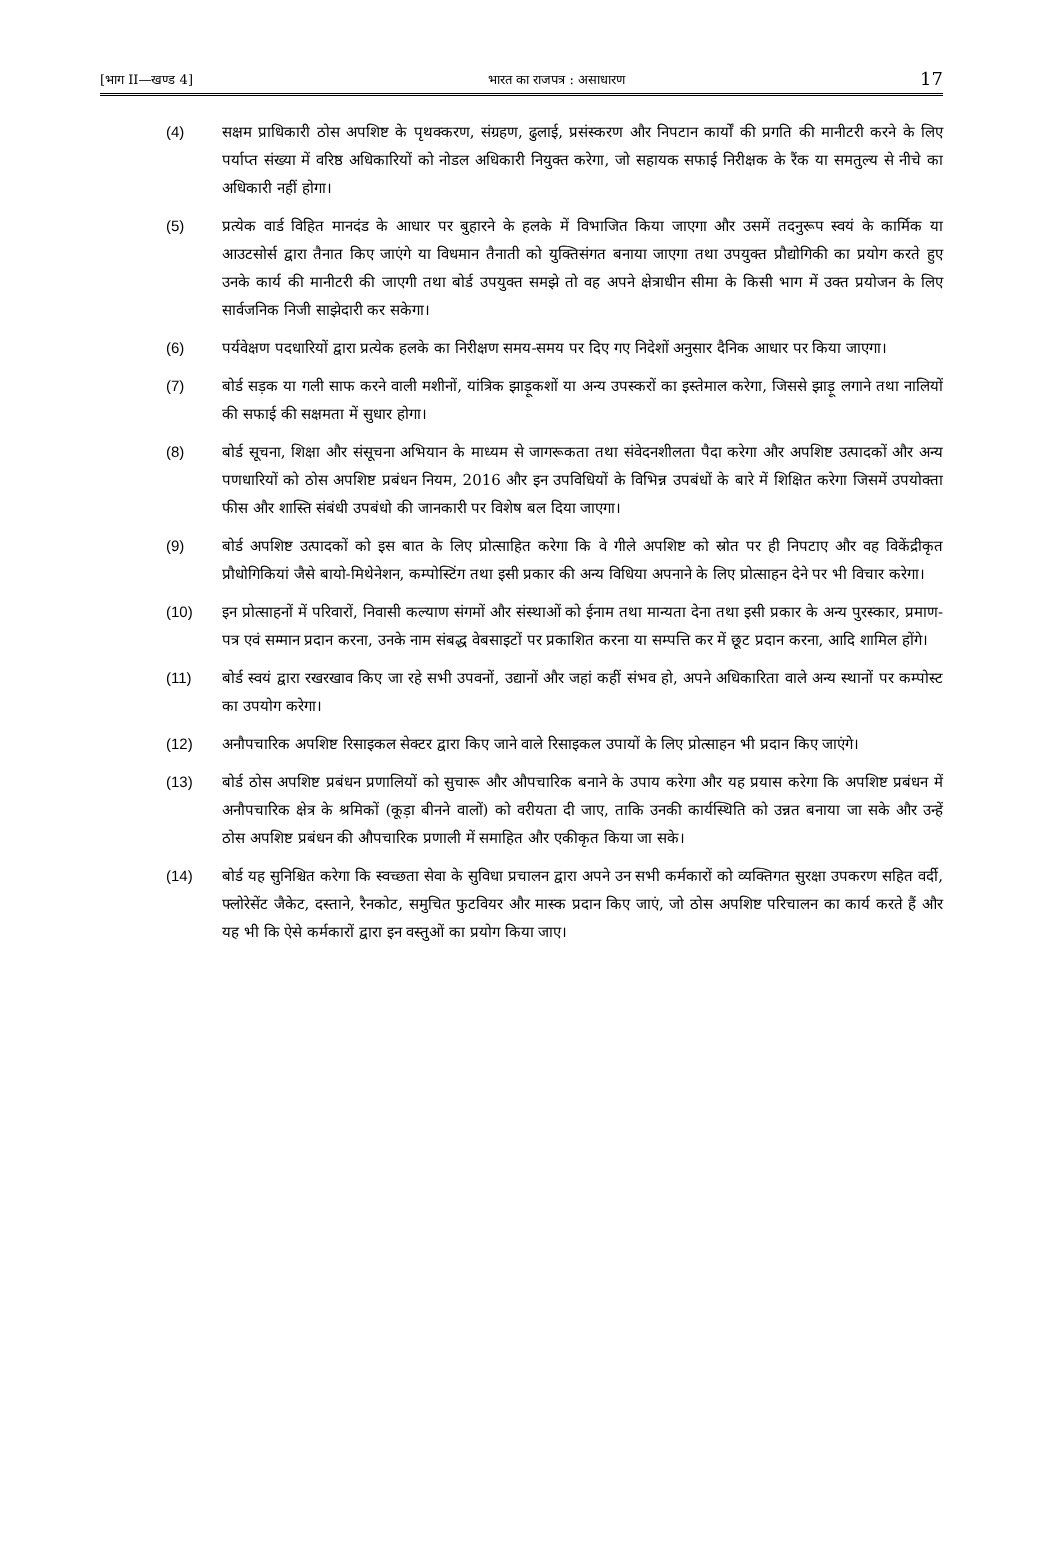[भाग II—खण्ड 4] भारत का राजपत्र : असाधारण 17
(4) सक्षम प्राधिकारी ठोस अपशिष्ट के पृथक्करण, संग्रहण, ढुलाई, प्रसंस्करण और निपटान कार्यों की प्रगति की मानीटरी करने के लिए पर्याप्त संख्या में वरिष्ठ अधिकारियों को नोडल अधिकारी नियुक्त करेगा, जो सहायक सफाई निरीक्षक के रैंक या समतुल्य से नीचे का अधिकारी नहीं होगा।
(5) प्रत्येक वार्ड विहित मानदंड के आधार पर बुहारने के हलके में विभाजित किया जाएगा और उसमें तदनुरूप स्वयं के कार्मिक या आउटसोर्स द्वारा तैनात किए जाएंगे या विधमान तैनाती को युक्तिसंगत बनाया जाएगा तथा उपयुक्त प्रौद्योगिकी का प्रयोग करते हुए उनके कार्य की मानीटरी की जाएगी तथा बोर्ड उपयुक्त समझे तो वह अपने क्षेत्राधीन सीमा के किसी भाग में उक्त प्रयोजन के लिए सार्वजनिक निजी साझेदारी कर सकेगा।
(6) पर्यवेक्षण पदधारियों द्वारा प्रत्येक हलके का निरीक्षण समय-समय पर दिए गए निदेशों अनुसार दैनिक आधार पर किया जाएगा।
(7) बोर्ड सड़क या गली साफ करने वाली मशीनों, यांत्रिक झाड़ूकशों या अन्य उपस्करों का इस्तेमाल करेगा, जिससे झाड़ू लगाने तथा नालियों की सफाई की सक्षमता में सुधार होगा।
(8) बोर्ड सूचना, शिक्षा और संसूचना अभियान के माध्यम से जागरूकता तथा संवेदनशीलता पैदा करेगा और अपशिष्ट उत्पादकों और अन्य पणधारियों को ठोस अपशिष्ट प्रबंधन नियम, 2016 और इन उपविधियों के विभिन्न उपबंधों के बारे में शिक्षित करेगा जिसमें उपयोक्ता फीस और शास्ति संबंधी उपबंधो की जानकारी पर विशेष बल दिया जाएगा।
(9) बोर्ड अपशिष्ट उत्पादकों को इस बात के लिए प्रोत्साहित करेगा कि वे गीले अपशिष्ट को स्रोत पर ही निपटाए और वह विकेंद्रीकृत प्रौधोगिकियां जैसे बायो-मिथेनेशन, कम्पोस्टिंग तथा इसी प्रकार की अन्य विधिया अपनाने के लिए प्रोत्साहन देने पर भी विचार करेगा।
(10) इन प्रोत्साहनों में परिवारों, निवासी कल्याण संगमों और संस्थाओं को ईनाम तथा मान्यता देना तथा इसी प्रकार के अन्य पुरस्कार, प्रमाण-पत्र एवं सम्मान प्रदान करना, उनके नाम संबद्ध वेबसाइटों पर प्रकाशित करना या सम्पत्ति कर में छूट प्रदान करना, आदि शामिल होंगे।
(11) बोर्ड स्वयं द्वारा रखरखाव किए जा रहे सभी उपवनों, उद्यानों और जहां कहीं संभव हो, अपने अधिकारिता वाले अन्य स्थानों पर कम्पोस्ट का उपयोग करेगा।
(12) अनौपचारिक अपशिष्ट रिसाइकल सेक्टर द्वारा किए जाने वाले रिसाइकल उपायों के लिए प्रोत्साहन भी प्रदान किए जाएंगे।
(13) बोर्ड ठोस अपशिष्ट प्रबंधन प्रणालियों को सुचारू और औपचारिक बनाने के उपाय करेगा और यह प्रयास करेगा कि अपशिष्ट प्रबंधन में अनौपचारिक क्षेत्र के श्रमिकों (कूड़ा बीनने वालों) को वरीयता दी जाए, ताकि उनकी कार्यस्थिति को उन्नत बनाया जा सके और उन्हें ठोस अपशिष्ट प्रबंधन की औपचारिक प्रणाली में समाहित और एकीकृत किया जा सके।
(14) बोर्ड यह सुनिश्चित करेगा कि स्वच्छता सेवा के सुविधा प्रचालन द्वारा अपने उन सभी कर्मकारों को व्यक्तिगत सुरक्षा उपकरण सहित वर्दी, फ्लोरेसेंट जैकेट, दस्ताने, रैनकोट, समुचित फुटवियर और मास्क प्रदान किए जाएं, जो ठोस अपशिष्ट परिचालन का कार्य करते हैं और यह भी कि ऐसे कर्मकारों द्वारा इन वस्तुओं का प्रयोग किया जाए।